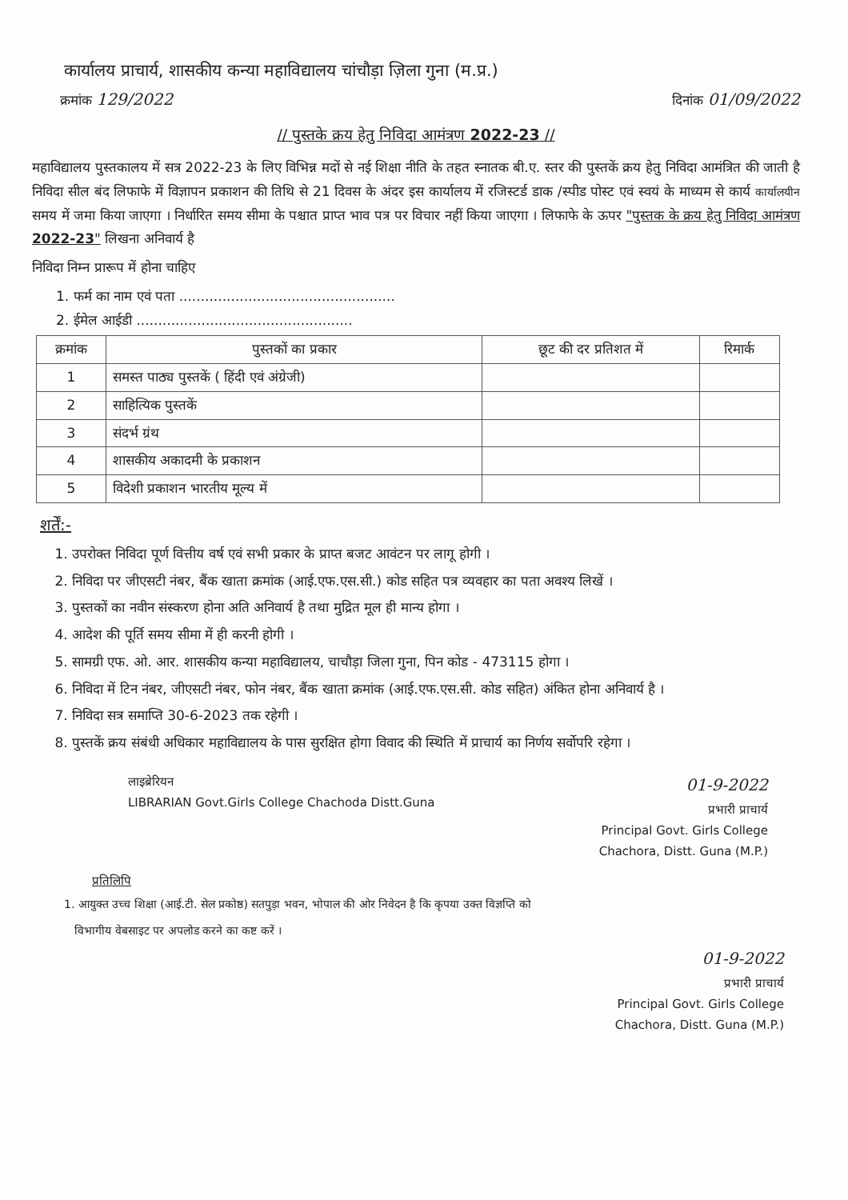कार्यालय प्राचार्य, शासकीय कन्या महाविद्यालय चांचौड़ा ज़िला गुना (म.प्र.)
क्रमांक 129/2022 दिनांक 01/09/2022
// पुस्तके क्रय हेतु निविदा आमंत्रण 2022-23 //
महाविद्यालय पुस्तकालय में सत्र 2022-23 के लिए विभिन्न मदों से नई शिक्षा नीति के तहत स्नातक बी.ए. स्तर की पुस्तकें क्रय हेतु निविदा आमंत्रित की जाती है निविदा सील बंद लिफाफे में विज्ञापन प्रकाशन की तिथि से 21 दिवस के अंदर इस कार्यालय में रजिस्टर्ड डाक /स्पीड पोस्ट एवं स्वयं के माध्यम से कार्य कार्यालयीन समय में जमा किया जाएगा । निर्धारित समय सीमा के पश्चात प्राप्त भाव पत्र पर विचार नहीं किया जाएगा । लिफाफे के ऊपर "पुस्तक के क्रय हेतु निविदा आमंत्रण 2022-23" लिखना अनिवार्य है
निविदा निम्न प्रारूप में होना चाहिए
1. फर्म का नाम एवं पता ..................................................
2. ईमेल आईडी ..................................................
| क्रमांक | पुस्तकों का प्रकार | छूट की दर प्रतिशत में | रिमार्क |
| --- | --- | --- | --- |
| 1 | समस्त पाठ्य पुस्तकें ( हिंदी एवं अंग्रेजी) | | |
| 2 | साहित्यिक पुस्तकें | | |
| 3 | संदर्भ ग्रंथ | | |
| 4 | शासकीय अकादमी के प्रकाशन | | |
| 5 | विदेशी प्रकाशन भारतीय मूल्य में | | |
शर्तें:-
1. उपरोक्त निविदा पूर्ण वित्तीय वर्ष एवं सभी प्रकार के प्राप्त बजट आवंटन पर लागू होगी ।
2. निविदा पर जीएसटी नंबर, बैंक खाता क्रमांक (आई.एफ.एस.सी.) कोड सहित पत्र व्यवहार का पता अवश्य लिखें ।
3. पुस्तकों का नवीन संस्करण होना अति अनिवार्य है तथा मुद्रित मूल ही मान्य होगा ।
4. आदेश की पूर्ति समय सीमा में ही करनी होगी ।
5. सामग्री एफ. ओ. आर. शासकीय कन्या महाविद्यालय, चाचौड़ा जिला गुना, पिन कोड - 473115 होगा ।
6. निविदा में टिन नंबर, जीएसटी नंबर, फोन नंबर, बैंक खाता क्रमांक (आई.एफ.एस.सी. कोड सहित) अंकित होना अनिवार्य है ।
7. निविदा सत्र समाप्ति 30-6-2023 तक रहेगी ।
8. पुस्तकें क्रय संबंधी अधिकार महाविद्यालय के पास सुरक्षित होगा विवाद की स्थिति में प्राचार्य का निर्णय सर्वोपरि रहेगा ।
लाइब्रेरियन
LIBRARIAN Govt.Girls College Chachoda Distt.Guna 01-9-2022
प्रभारी प्राचार्य
Principal Govt. Girls College
Chachora, Distt. Guna (M.P.)
प्रतिलिपि
1. आयुक्त उच्च शिक्षा (आई.टी. सेल प्रकोष्ठ) सतपुड़ा भवन, भोपाल की ओर निवेदन है कि कृपया उक्त विज्ञप्ति को
विभागीय वेबसाइट पर अपलोड करने का कष्ट करें ।
01-9-2022
प्रभारी प्राचार्य
Principal Govt. Girls College
Chachora, Distt. Guna (M.P.)